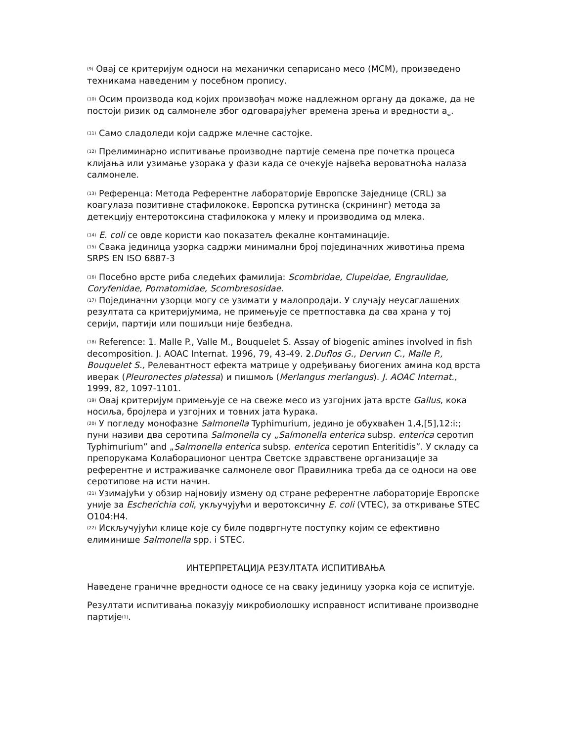<sup>(9)</sup> Овај се критеријум односи на механички сепарисано месо (МСМ), произведено техникама наведеним у посебном пропису.
<sup>(10)</sup> Осим производа код којих произвођач може надлежном органу да докаже, да не постоји ризик од салмонеле због одговарајућег времена зрења и вредности a<sub>w</sub>.
<sup>(11)</sup> Само сладоледи који садрже млечне састојке.
<sup>(12)</sup> Прелиминарно испитивање производне партије семена пре почетка процеса клијања или узимање узорака у фази када се очекује највећа вероватноћа налаза салмонеле.
<sup>(13)</sup> Референца: Метода Референтне лабораторије Европске Заједнице (CRL) за коагулаза позитивне стафилококе. Европска рутинска (скрининг) метода за детекцију ентеротоксина стафилокока у млеку и производима од млека.
<sup>(14)</sup> E. coli се овде користи као показатељ фекалне контаминације.
<sup>(15)</sup> Свака јединица узорка садржи минимални број појединачних животиња према SRPS EN ISO 6887-3
<sup>(16)</sup> Посебно врсте риба следећих фамилија: Scombridae, Clupeidae, Engraulidae, Coryfenidae, Pomatomidae, Scombresosidae.
<sup>(17)</sup> Појединачни узорци могу се узимати у малопродаји. У случају неусаглашених резултата са критеријумима, не примењује се претпоставка да сва храна у тој серији, партији или пошиљци није безбедна.
<sup>(18)</sup> Reference: 1. Malle P., Valle M., Bouquelet S. Assay of biogenic amines involved in fish decomposition. J. AOAC Internat. 1996, 79, 43-49. 2.Duflos G., Dervиn C., Malle P., Bouquelet S., Релевантност ефекта матрице у одређивању биогених амина код врста иверак (Pleuronectes platessa) и пишмољ (Merlangus merlangus). J. AOAC Internat., 1999, 82, 1097-1101.
<sup>(19)</sup> Овај критеријум примењује се на свеже месо из узгојних јата врсте Gallus, кока носиља, бројлера и узгојних и товних јата ћурака.
<sup>(20)</sup> У погледу монофазне Salmonella Typhimurium, једино је обухваћен 1,4,[5],12:i:; пуни називи два серотипа Salmonella су „Salmonella enterica subsp. enterica серотип Typhimurium” and „Salmonella enterica subsp. enterica серотип Enteritidis”. У складу са препорукама Колаборационог центра Светске здравствене организације за референтне и истраживачке салмонеле овог Правилника треба да се односи на ове серотипове на исти начин.
<sup>(21)</sup> Узимајући у обзир најновију измену од стране референтне лабораторије Европске уније за Escherichia coli, укључујући и веротоксичну E. coli (VTEC), за откривање STEC O104:H4.
<sup>(22)</sup> Искључујући клице које су биле подвргнуте поступку којим се ефективно елиминише Salmonella spp. i STEC.
ИНТЕРПРЕТАЦИЈА РЕЗУЛТАТА ИСПИТИВАЊА
Наведене граничне вредности односе се на сваку јединицу узорка која се испитује.
Резултати испитивања показују микробиолошку исправност испитиване производне партије<sup>(1)</sup>.